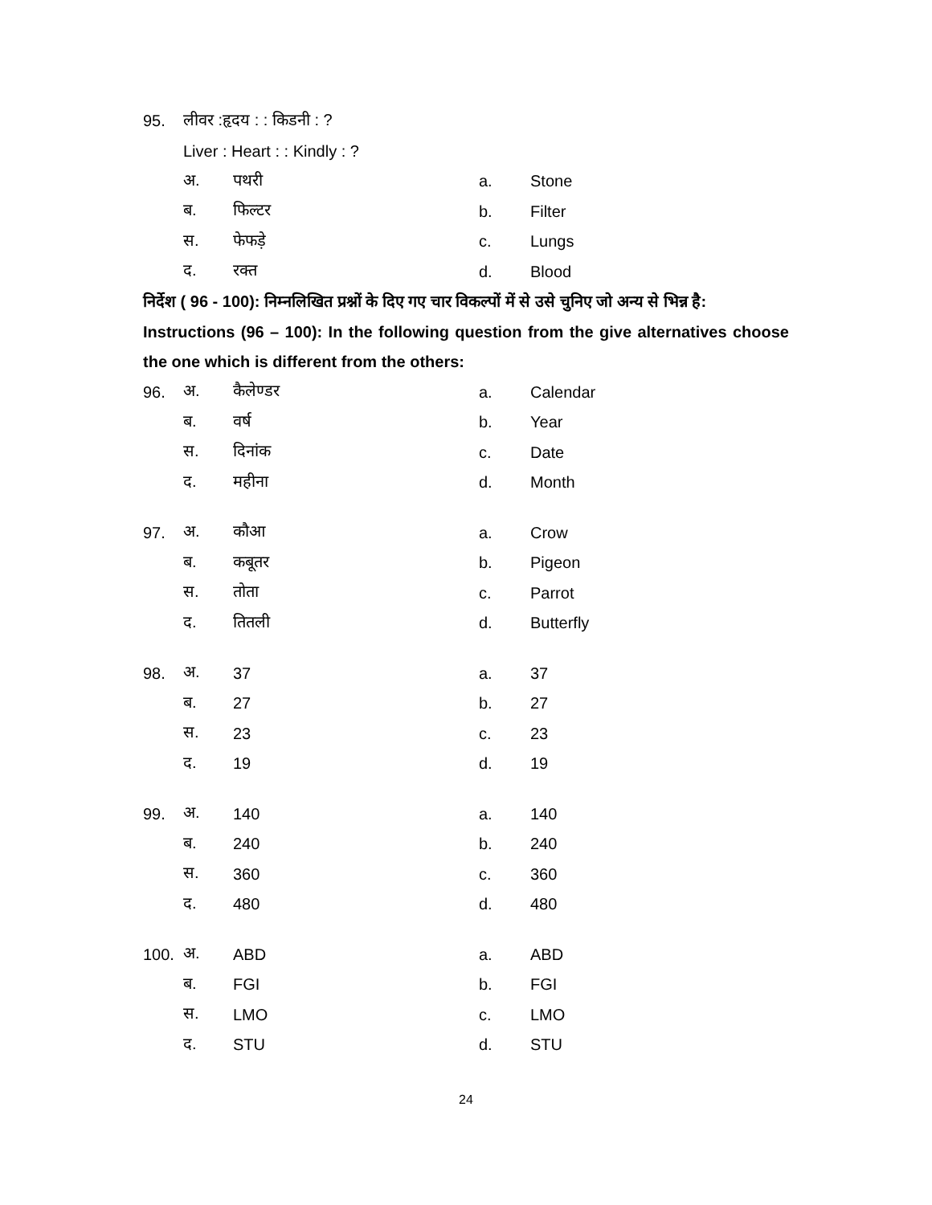95. लीवर :हृदय : : किडनी : ?
Liver : Heart : : Kindly : ?
अ. पथरी a. Stone
ब. फिल्टर b. Filter
स. फेफड़े c. Lungs
द. रक्त d. Blood
निर्देश ( 96 - 100): निम्नलिखित प्रश्नों के दिए गए चार विकल्पों में से उसे चुनिए जो अन्य से भिन्न है:
Instructions (96 – 100): In the following question from the give alternatives choose the one which is different from the others:
96. अ. कैलेण्डर a. Calendar
ब. वर्ष b. Year
स. दिनांक c. Date
द. महीना d. Month
97. अ. कौआ a. Crow
ब. कबूतर b. Pigeon
स. तोता c. Parrot
द. तितली d. Butterfly
98. अ. 37 a. 37
ब. 27 b. 27
स. 23 c. 23
द. 19 d. 19
99. अ. 140 a. 140
ब. 240 b. 240
स. 360 c. 360
द. 480 d. 480
100. अ. ABD a. ABD
ब. FGI b. FGI
स. LMO c. LMO
द. STU d. STU
24